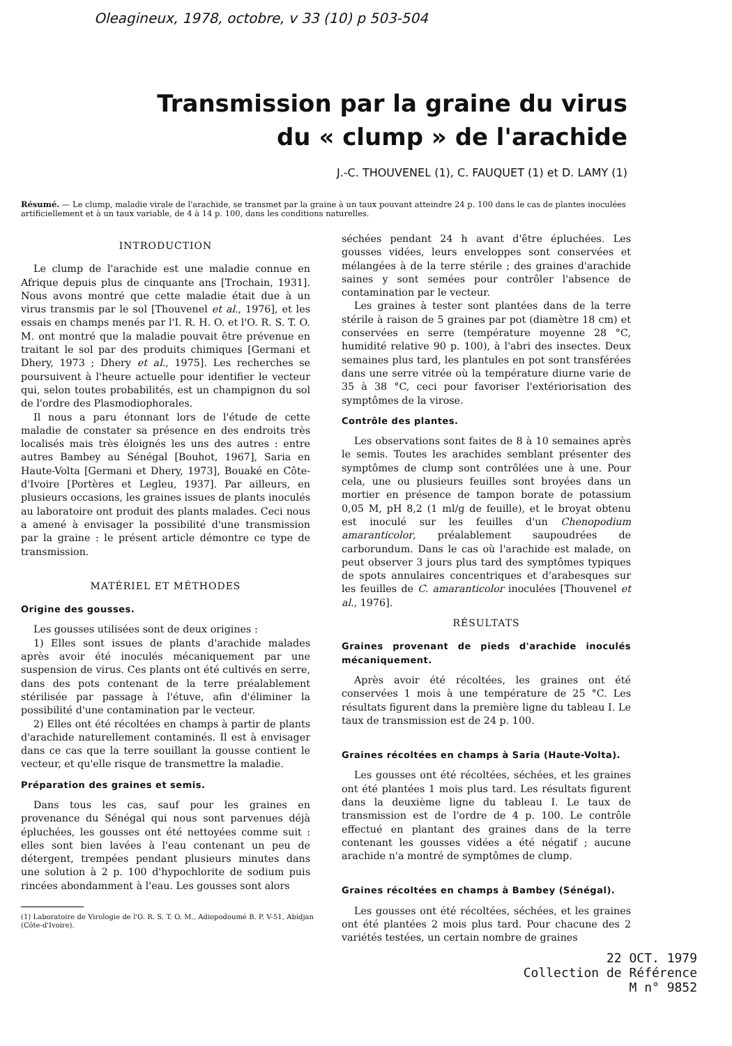Oleagineux, 1978, octobre, v 33 (10) p 503-504
Transmission par la graine du virus
du « clump » de l'arachide
J.-C. THOUVENEL (1), C. FAUQUET (1) et D. LAMY (1)
Résumé. — Le clump, maladie virale de l'arachide, se transmet par la graine à un taux pouvant atteindre 24 p. 100 dans le cas de plantes inoculées artificiellement et à un taux variable, de 4 à 14 p. 100, dans les conditions naturelles.
INTRODUCTION
Le clump de l'arachide est une maladie connue en Afrique depuis plus de cinquante ans [Trochain, 1931]. Nous avons montré que cette maladie était due à un virus transmis par le sol [Thouvenel et al., 1976], et les essais en champs menés par l'I. R. H. O. et l'O. R. S. T. O. M. ont montré que la maladie pouvait être prévenue en traitant le sol par des produits chimiques [Germani et Dhery, 1973 ; Dhery et al., 1975]. Les recherches se poursuivent à l'heure actuelle pour identifier le vecteur qui, selon toutes probabilités, est un champignon du sol de l'ordre des Plasmodiophorales.
Il nous a paru étonnant lors de l'étude de cette maladie de constater sa présence en des endroits très localisés mais très éloignés les uns des autres : entre autres Bambey au Sénégal [Bouhot, 1967], Saria en Haute-Volta [Germani et Dhery, 1973], Bouaké en Côte-d'Ivoire [Portères et Legleu, 1937]. Par ailleurs, en plusieurs occasions, les graines issues de plants inoculés au laboratoire ont produit des plants malades. Ceci nous a amené à envisager la possibilité d'une transmission par la graine : le présent article démontre ce type de transmission.
MATÉRIEL ET MÉTHODES
Origine des gousses.
Les gousses utilisées sont de deux origines :
1) Elles sont issues de plants d'arachide malades après avoir été inoculés mécaniquement par une suspension de virus. Ces plants ont été cultivés en serre, dans des pots contenant de la terre préalablement stérilisée par passage à l'étuve, afin d'éliminer la possibilité d'une contamination par le vecteur.
2) Elles ont été récoltées en champs à partir de plants d'arachide naturellement contaminés. Il est à envisager dans ce cas que la terre souillant la gousse contient le vecteur, et qu'elle risque de transmettre la maladie.
Préparation des graines et semis.
Dans tous les cas, sauf pour les graines en provenance du Sénégal qui nous sont parvenues déjà épluchées, les gousses ont été nettoyées comme suit : elles sont bien lavées à l'eau contenant un peu de détergent, trempées pendant plusieurs minutes dans une solution à 2 p. 100 d'hypochlorite de sodium puis rincées abondamment à l'eau. Les gousses sont alors
(1) Laboratoire de Virologie de l'O. R. S. T. O. M., Adiopodoumé B. P. V-51, Abidjan (Côte-d'Ivoire).
séchées pendant 24 h avant d'être épluchées. Les gousses vidées, leurs enveloppes sont conservées et mélangées à de la terre stérile ; des graines d'arachide saines y sont semées pour contrôler l'absence de contamination par le vecteur.
Les graines à tester sont plantées dans de la terre stérile à raison de 5 graines par pot (diamètre 18 cm) et conservées en serre (température moyenne 28 °C, humidité relative 90 p. 100), à l'abri des insectes. Deux semaines plus tard, les plantules en pot sont transférées dans une serre vitrée où la température diurne varie de 35 à 38 °C, ceci pour favoriser l'extériorisation des symptômes de la virose.
Contrôle des plantes.
Les observations sont faites de 8 à 10 semaines après le semis. Toutes les arachides semblant présenter des symptômes de clump sont contrôlées une à une. Pour cela, une ou plusieurs feuilles sont broyées dans un mortier en présence de tampon borate de potassium 0,05 M, pH 8,2 (1 ml/g de feuille), et le broyat obtenu est inoculé sur les feuilles d'un Chenopodium amaranticolor, préalablement saupoudrées de carborundum. Dans le cas où l'arachide est malade, on peut observer 3 jours plus tard des symptômes typiques de spots annulaires concentriques et d'arabesques sur les feuilles de C. amaranticolor inoculées [Thouvenel et al., 1976].
RÉSULTATS
Graines provenant de pieds d'arachide inoculés mécaniquement.
Après avoir été récoltées, les graines ont été conservées 1 mois à une température de 25 °C. Les résultats figurent dans la première ligne du tableau I. Le taux de transmission est de 24 p. 100.
Graines récoltées en champs à Saria (Haute-Volta).
Les gousses ont été récoltées, séchées, et les graines ont été plantées 1 mois plus tard. Les résultats figurent dans la deuxième ligne du tableau I. Le taux de transmission est de l'ordre de 4 p. 100. Le contrôle effectué en plantant des graines dans de la terre contenant les gousses vidées a été négatif ; aucune arachide n'a montré de symptômes de clump.
Graines récoltées en champs à Bambey (Sénégal).
Les gousses ont été récoltées, séchées, et les graines ont été plantées 2 mois plus tard. Pour chacune des 2 variétés testées, un certain nombre de graines
22 OCT. 1979
Collection de Référence
M n° 9852